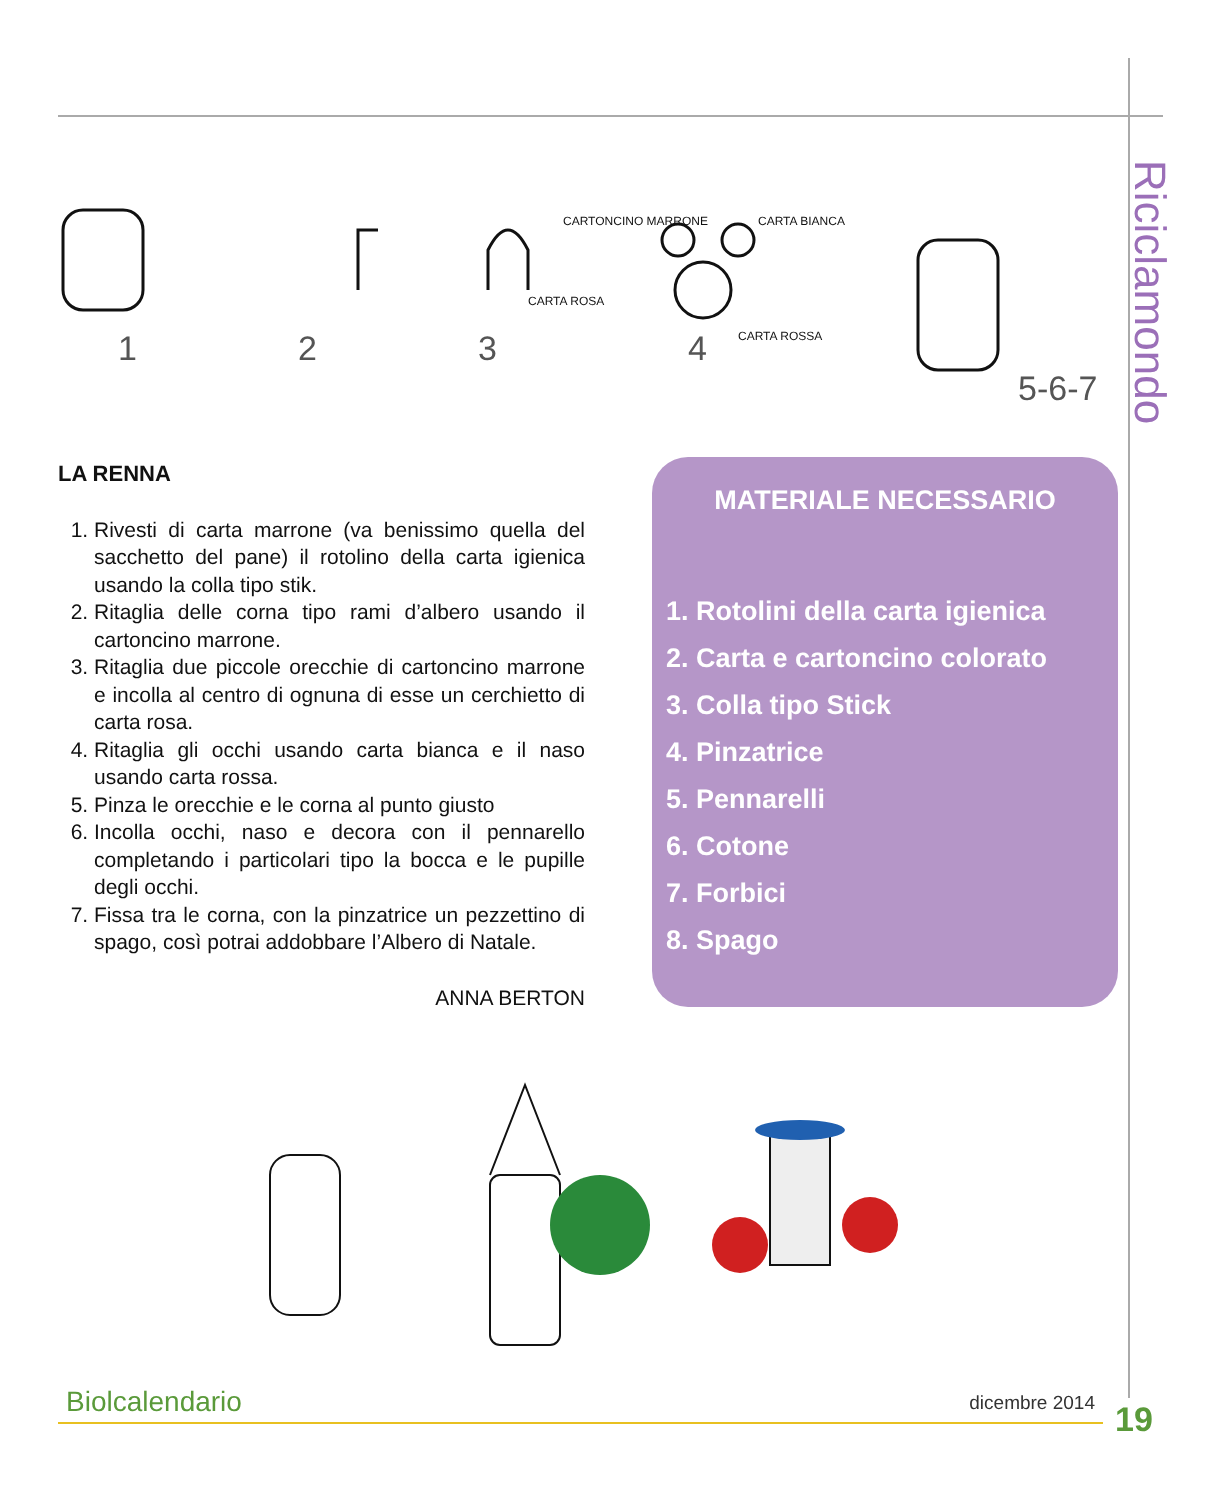Riciclamondo
1
2
3
4
CARTONCINO MARRONE
CARTA ROSA
CARTA BIANCA
CARTA ROSSA
5-6-7
LA RENNA
1. Rivesti di carta marrone (va benissimo quella del sacchetto del pane) il rotolino della carta igienica usando la colla tipo stik.
2. Ritaglia delle corna tipo rami d’albero usando il cartoncino marrone.
3. Ritaglia due piccole orecchie di cartoncino marrone e incolla al centro di ognuna di esse un cerchietto di carta rosa.
4. Ritaglia gli occhi usando carta bianca e il naso usando carta rossa.
5. Pinza le orecchie e le corna al punto giusto
6. Incolla occhi, naso e decora con il pennarello completando i particolari tipo la bocca e le pupille degli occhi.
7. Fissa tra le corna, con la pinzatrice un pezzettino di spago, così potrai addobbare l’Albero di Natale.
ANNA BERTON
MATERIALE NECESSARIO
1. Rotolini della carta igienica
2. Carta e cartoncino colorato
3. Colla tipo Stick
4. Pinzatrice
5. Pennarelli
6. Cotone
7. Forbici
8. Spago
Biolcalendario dicembre 2014
19